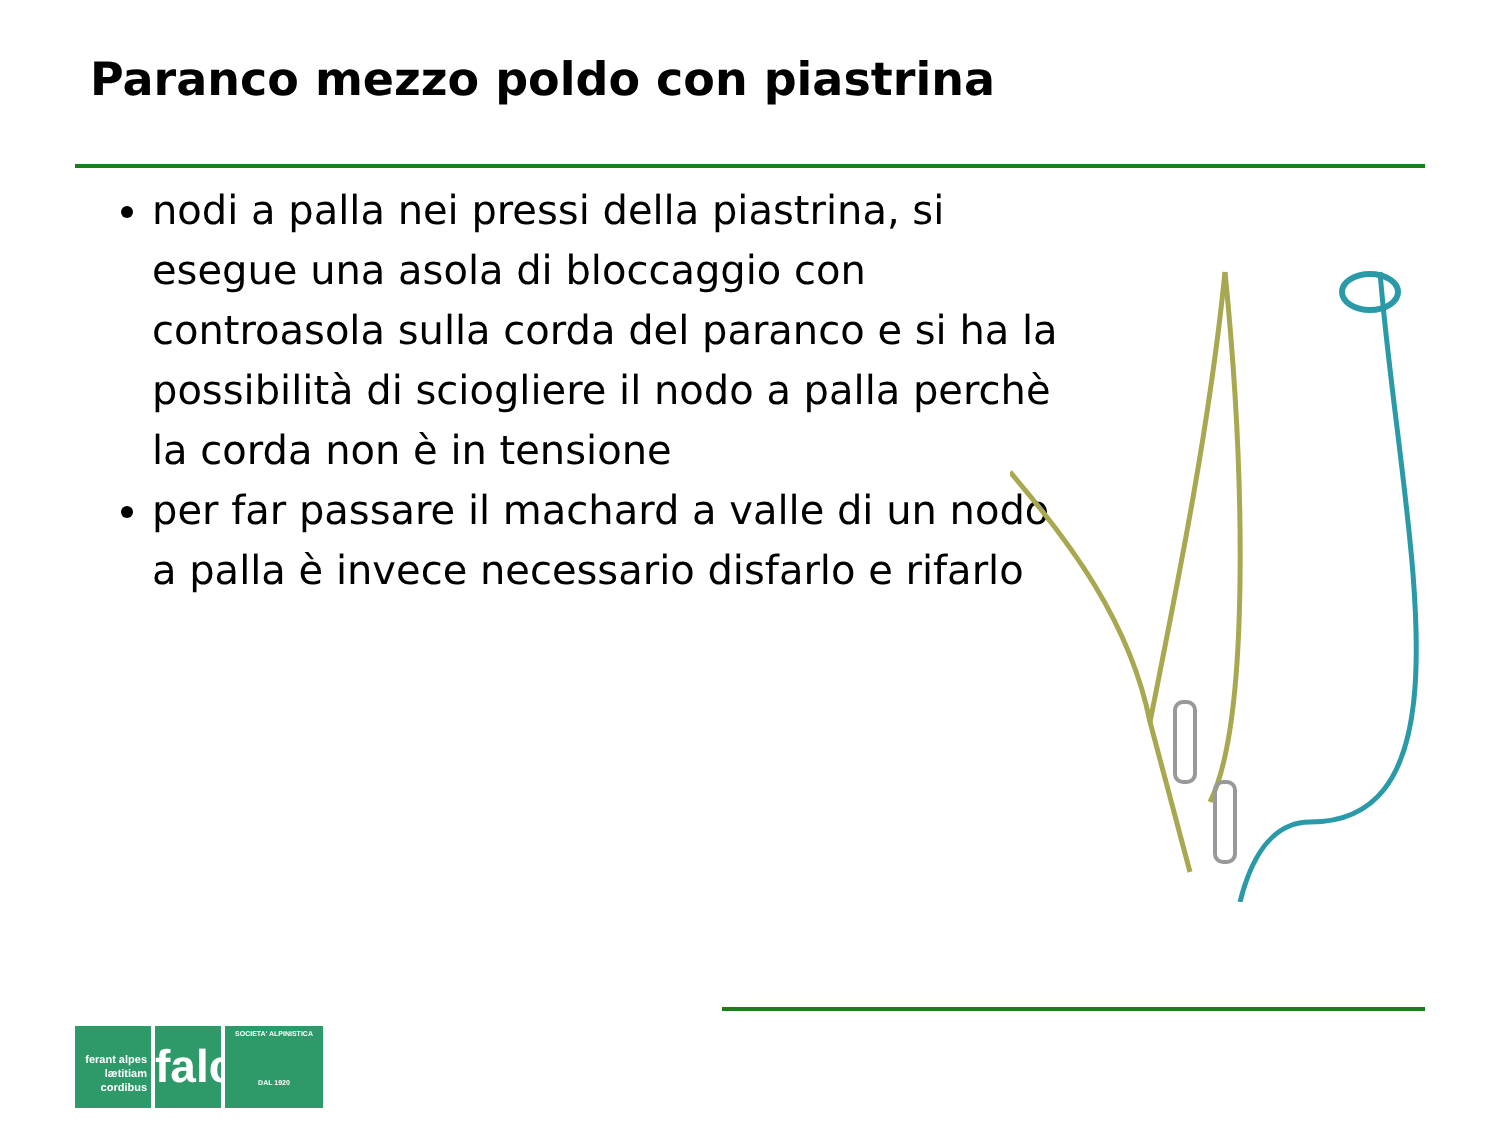Paranco mezzo poldo con piastrina
nodi a palla nei pressi della piastrina, si esegue una asola di bloccaggio con controasola sulla corda del paranco e si ha la possibilità di sciogliere il nodo a palla perchè la corda non è in tensione
per far passare il machard a valle di un nodo a palla è invece necessario disfarlo e rifarlo
ferant alpes lætitiam cordibus
falc
SOCIETA' ALPINISTICA
DAL 1920